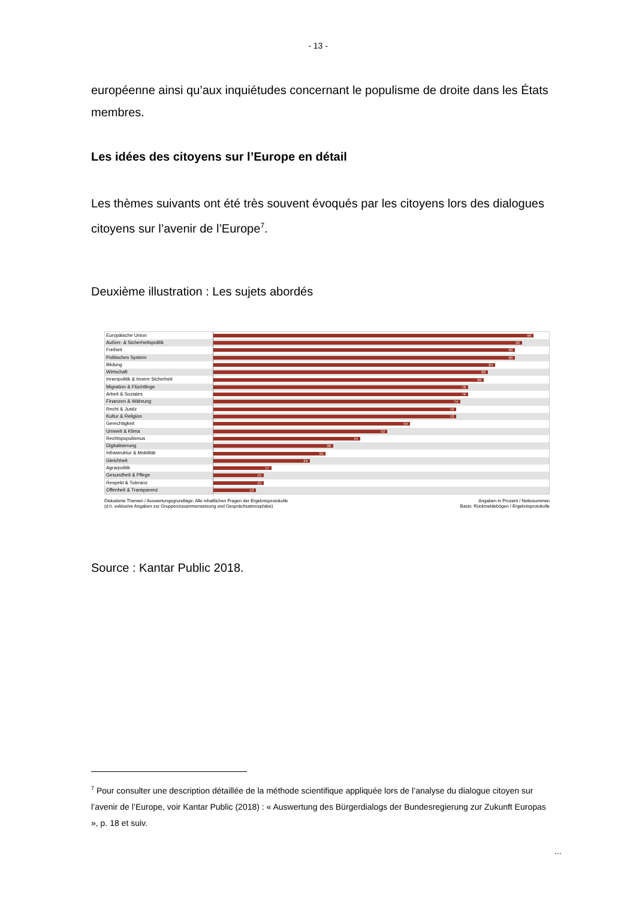- 13 -
européenne ainsi qu’aux inquiétudes concernant le populisme de droite dans les États membres.
Les idées des citoyens sur l’Europe en détail
Les thèmes suivants ont été très souvent évoqués par les citoyens lors des dialogues citoyens sur l’avenir de l’Europe<sup>7</sup>.
Deuxième illustration : Les sujets abordés
Europäische Union
96
Außen- & Sicherheitspolitik
92
Freiheit
90
Politisches System
90
Bildung
84
Wirtschaft
82
Innenpolitik & Innere Sicherheit
80
Migration & Flüchtlinge
76
Arbeit & Soziales
76
Finanzen & Währung
74
Recht & Justiz
72
Kultur & Religion
72
Gerechtigkeit
59
Umwelt & Klima
52
Rechtspopulismus
44
Digitalisierung
36
Infrastruktur & Mobilität
33
Gleichheit
29
Agrarpolitik
17
Gesundheit & Pflege
15
Respekt & Toleranz
15
Offenheit & Transparenz
13
Diskutierte Themen / Auswertungsgrundlage: Alle inhaltlichen Fragen der Ergebnisprotokolle
(d.h. exklusive Angaben zur Gruppenzusammensetzung und Gesprächsatmosphäre)
Angaben in Prozent / Nettosummen
Basis: Rückmeldebögen / Ergebnisprotokolle
Source : Kantar Public 2018.
<sup>7</sup> Pour consulter une description détaillée de la méthode scientifique appliquée lors de l’analyse du dialogue citoyen sur l’avenir de l’Europe, voir Kantar Public (2018) : « Auswertung des Bürgerdialogs der Bundesregierung zur Zukunft Europas », p. 18 et suiv.
...